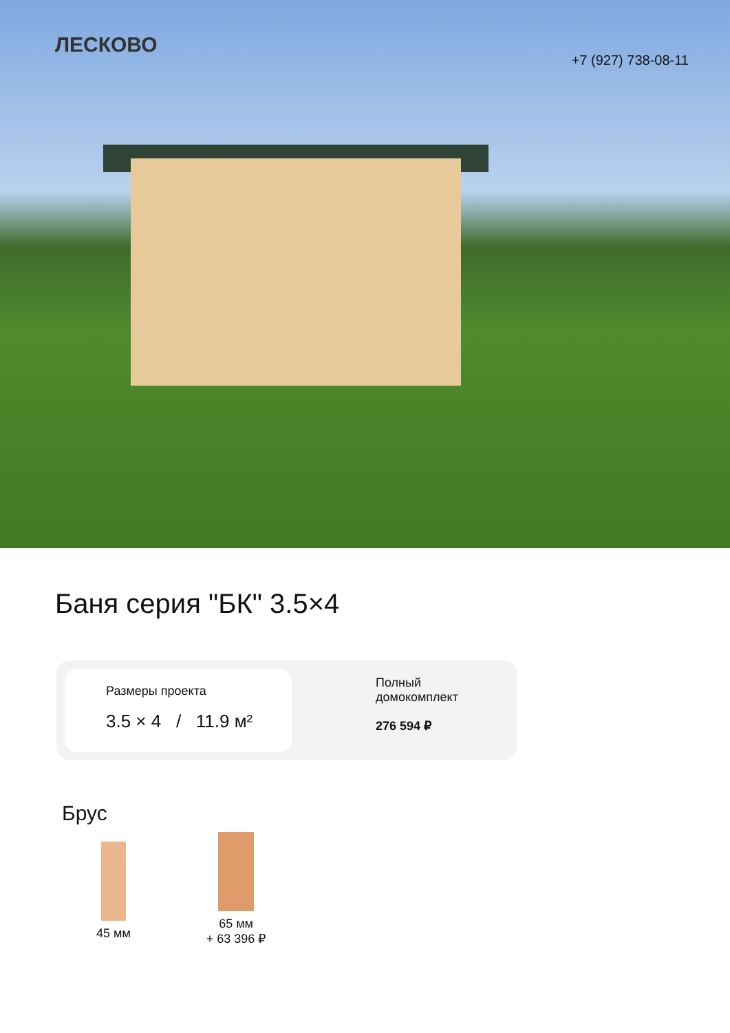ЛЕСКОВО
+7 (927) 738-08-11
Баня серия "БК" 3.5×4
Размеры проекта
3.5 × 4 / 11.9 м²
Полный
домокомплект
276 594 ₽
Брус
45 мм
65 мм
+ 63 396 ₽